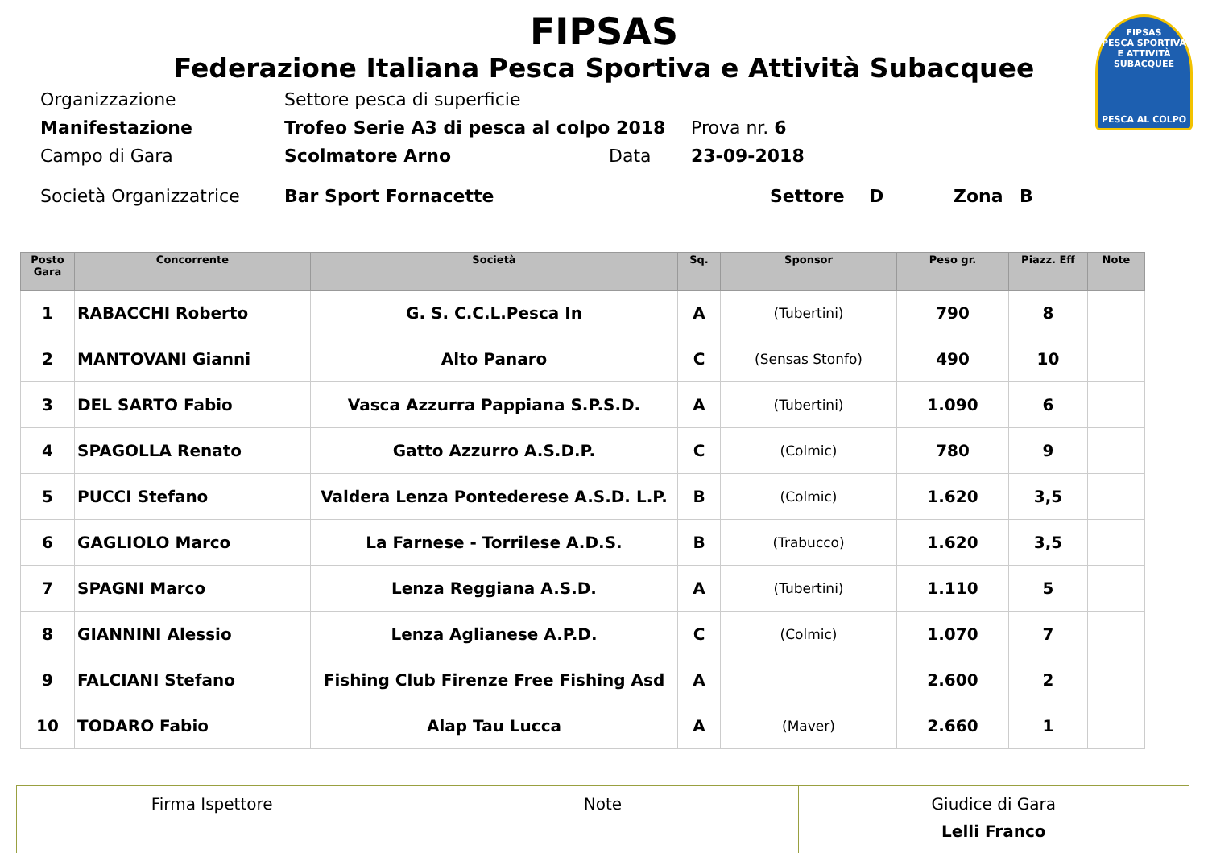FIPSAS
PESCA SPORTIVA E ATTIVITÀ SUBACQUEE
PESCA AL COLPO
FIPSAS
Federazione Italiana Pesca Sportiva e Attività Subacquee
Organizzazione Settore pesca di superficie
Manifestazione Trofeo Serie A3 di pesca al colpo 2018 Prova nr. 6
Campo di Gara Scolmatore Arno Data 23-09-2018
Società Organizzatrice Bar Sport Fornacette Settore D Zona B
| Posto Gara | Concorrente | Società | Sq. | Sponsor | Peso gr. | Piazz. Eff | Note |
| --- | --- | --- | --- | --- | --- | --- | --- |
| 1 | RABACCHI Roberto | G. S. C.C.L.Pesca In | A | (Tubertini) | 790 | 8 | |
| 2 | MANTOVANI Gianni | Alto Panaro | C | (Sensas Stonfo) | 490 | 10 | |
| 3 | DEL SARTO Fabio | Vasca Azzurra Pappiana S.P.S.D. | A | (Tubertini) | 1.090 | 6 | |
| 4 | SPAGOLLA Renato | Gatto Azzurro A.S.D.P. | C | (Colmic) | 780 | 9 | |
| 5 | PUCCI Stefano | Valdera Lenza Pontederese A.S.D. L.P. | B | (Colmic) | 1.620 | 3,5 | |
| 6 | GAGLIOLO Marco | La Farnese - Torrilese A.D.S. | B | (Trabucco) | 1.620 | 3,5 | |
| 7 | SPAGNI Marco | Lenza Reggiana A.S.D. | A | (Tubertini) | 1.110 | 5 | |
| 8 | GIANNINI Alessio | Lenza Aglianese A.P.D. | C | (Colmic) | 1.070 | 7 | |
| 9 | FALCIANI Stefano | Fishing Club Firenze Free Fishing Asd | A | | 2.600 | 2 | |
| 10 | TODARO Fabio | Alap Tau Lucca | A | (Maver) | 2.660 | 1 | |
| Firma Ispettore | Note | Giudice di Gara Lelli Franco |